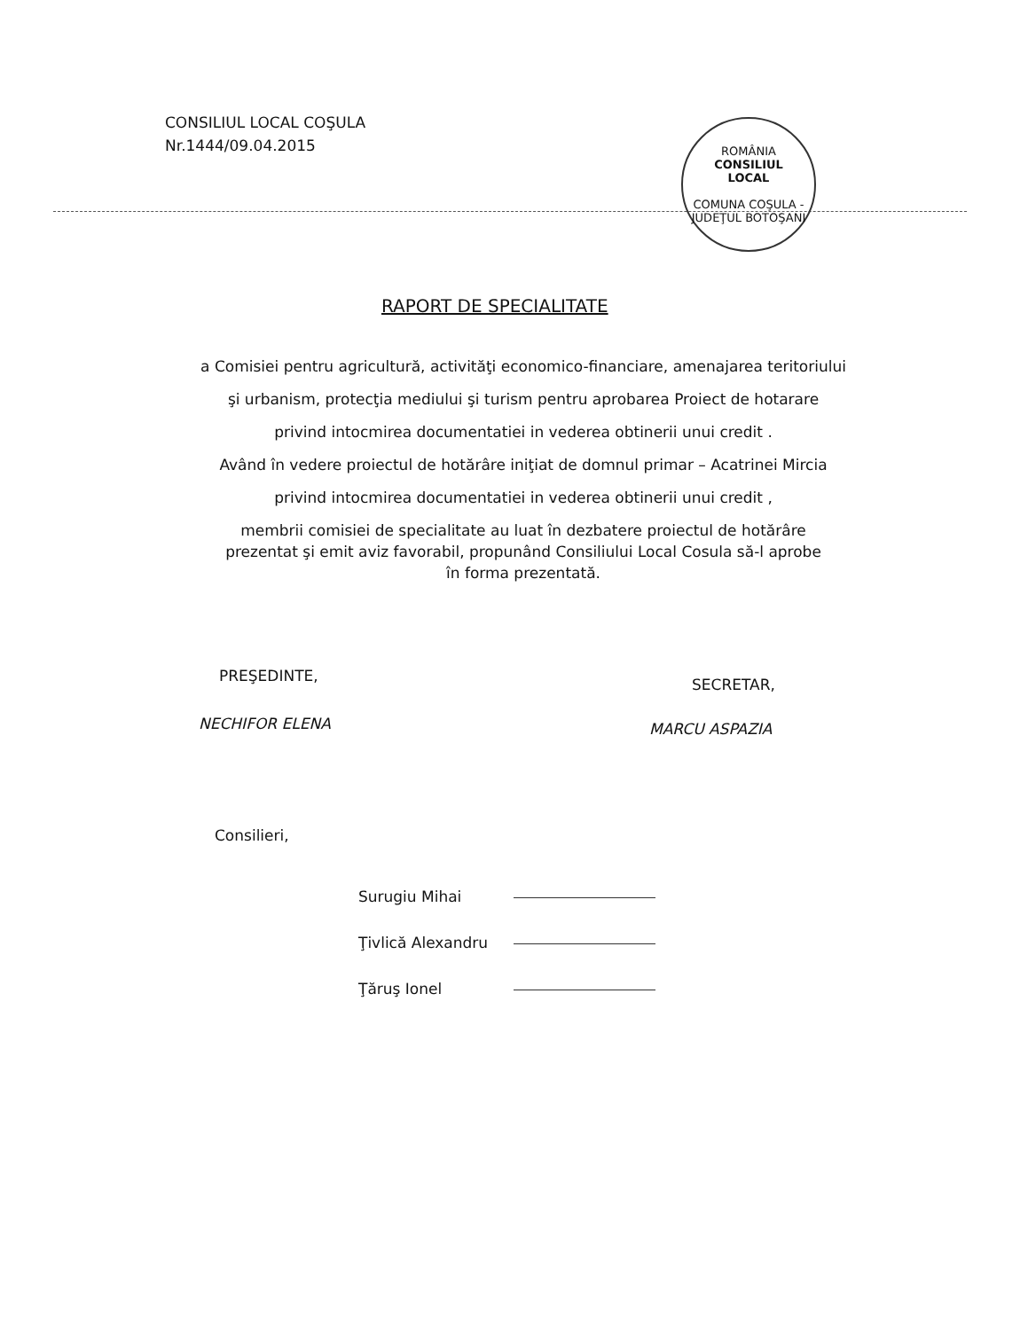CONSILIUL LOCAL COŞULA
Nr.1444/09.04.2015
ROMÂNIA
CONSILIUL
LOCAL
COMUNA COŞULA - JUDEŢUL BOTOŞANI
RAPORT DE SPECIALITATE
a Comisiei pentru agricultură, activităţi economico-financiare, amenajarea teritoriului
şi urbanism, protecţia mediului şi turism pentru aprobarea Proiect de hotarare
privind intocmirea documentatiei in vederea obtinerii unui credit .
Având în vedere proiectul de hotărâre iniţiat de domnul primar – Acatrinei Mircia
privind intocmirea documentatiei in vederea obtinerii unui credit ,
membrii comisiei de specialitate au luat în dezbatere proiectul de hotărâre
prezentat şi emit aviz favorabil, propunând Consiliului Local Cosula să-l aprobe
în forma prezentată.
PREŞEDINTE, SECRETAR,
NECHIFOR ELENA MARCU ASPAZIA
Consilieri,
Surugiu Mihai
Ţivlică Alexandru
Ţăruş Ionel